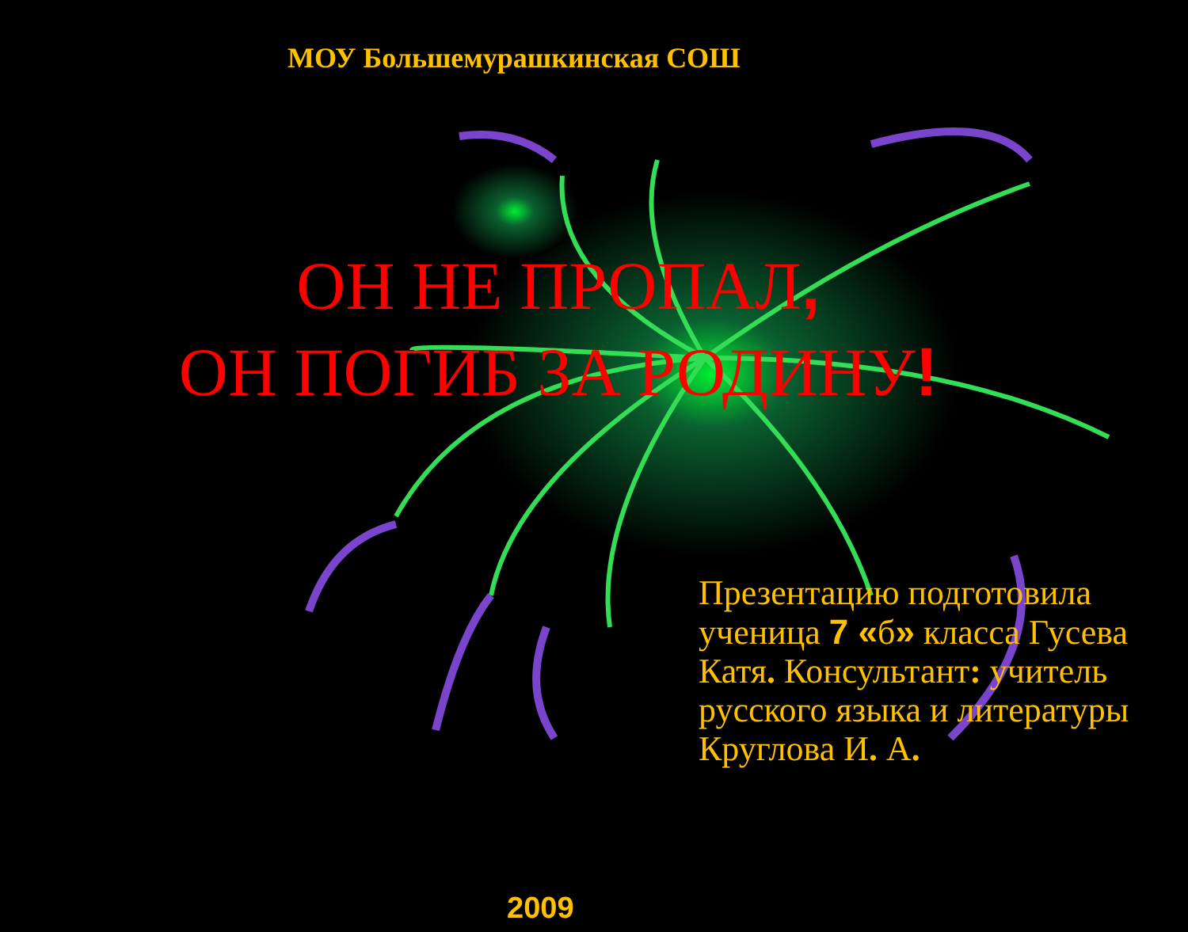МОУ Большемурашкинская СОШ
ОН НЕ ПРОПАЛ,
ОН ПОГИБ ЗА РОДИНУ!
Презентацию подготовила ученица 7 «б» класса Гусева Катя. Консультант: учитель русского языка и литературы Круглова И. А.
2009